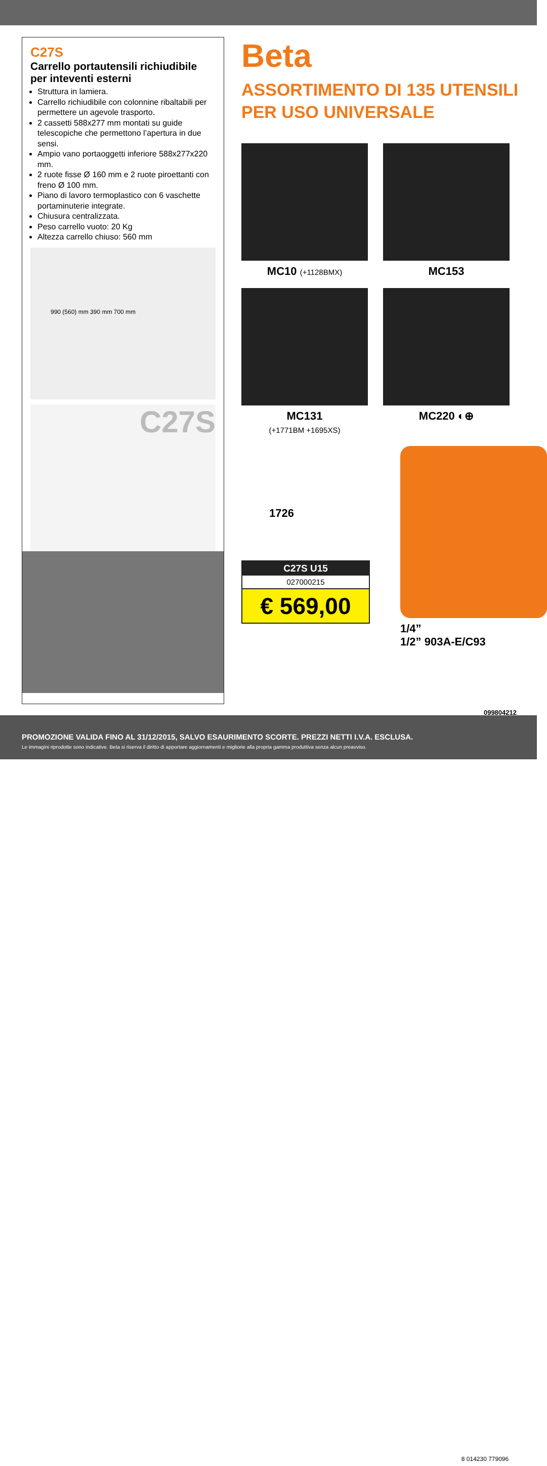C27S
Carrello portautensili richiudibile per inteventi esterni
Struttura in lamiera.
Carrello richiudibile con colonnine ribaltabili per permettere un agevole trasporto.
2 cassetti 588x277 mm montati su guide telescopiche che permettono l’apertura in due sensi.
Ampio vano portaoggetti inferiore 588x277x220 mm.
2 ruote fisse Ø 160 mm e 2 ruote piroettanti con freno Ø 100 mm.
Piano di lavoro termoplastico con 6 vaschette portaminuterie integrate.
Chiusura centralizzata.
Peso carrello vuoto: 20 Kg
Altezza carrello chiuso: 560 mm
990 (560) mm 390 mm 700 mm
C27S
Beta
ASSORTIMENTO DI 135 UTENSILI
PER USO UNIVERSALE
MC10 (+1128BMX)
MC153
MC131
(+1771BM +1695XS)
MC220 ◐⊕
1726
C27S U15
027000215
€ 569,00
1/4”
1/2” 903A-E/C93
099804212
PROMOZIONE VALIDA FINO AL 31/12/2015, SALVO ESAURIMENTO SCORTE. PREZZI NETTI I.V.A. ESCLUSA.
Le immagini riprodotte sono indicative. Beta si riserva il diritto di apportare aggiornamenti e migliorie alla propria gamma produttiva senza alcun preavviso.
8 014230 779096